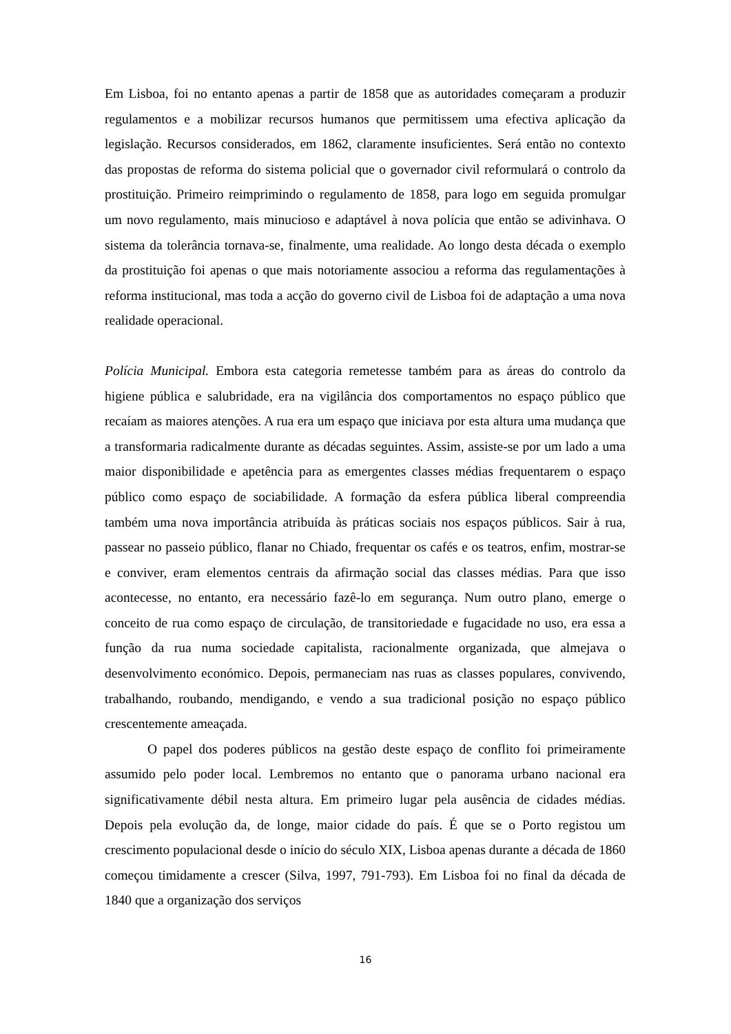Em Lisboa, foi no entanto apenas a partir de 1858 que as autoridades começaram a produzir regulamentos e a mobilizar recursos humanos que permitissem uma efectiva aplicação da legislação. Recursos considerados, em 1862, claramente insuficientes. Será então no contexto das propostas de reforma do sistema policial que o governador civil reformulará o controlo da prostituição. Primeiro reimprimindo o regulamento de 1858, para logo em seguida promulgar um novo regulamento, mais minucioso e adaptável à nova polícia que então se adivinhava. O sistema da tolerância tornava-se, finalmente, uma realidade. Ao longo desta década o exemplo da prostituição foi apenas o que mais notoriamente associou a reforma das regulamentações à reforma institucional, mas toda a acção do governo civil de Lisboa foi de adaptação a uma nova realidade operacional.
Polícia Municipal. Embora esta categoria remetesse também para as áreas do controlo da higiene pública e salubridade, era na vigilância dos comportamentos no espaço público que recaíam as maiores atenções. A rua era um espaço que iniciava por esta altura uma mudança que a transformaria radicalmente durante as décadas seguintes. Assim, assiste-se por um lado a uma maior disponibilidade e apetência para as emergentes classes médias frequentarem o espaço público como espaço de sociabilidade. A formação da esfera pública liberal compreendia também uma nova importância atribuída às práticas sociais nos espaços públicos. Sair à rua, passear no passeio público, flanar no Chiado, frequentar os cafés e os teatros, enfim, mostrar-se e conviver, eram elementos centrais da afirmação social das classes médias. Para que isso acontecesse, no entanto, era necessário fazê-lo em segurança. Num outro plano, emerge o conceito de rua como espaço de circulação, de transitoriedade e fugacidade no uso, era essa a função da rua numa sociedade capitalista, racionalmente organizada, que almejava o desenvolvimento económico. Depois, permaneciam nas ruas as classes populares, convivendo, trabalhando, roubando, mendigando, e vendo a sua tradicional posição no espaço público crescentemente ameaçada.
O papel dos poderes públicos na gestão deste espaço de conflito foi primeiramente assumido pelo poder local. Lembremos no entanto que o panorama urbano nacional era significativamente débil nesta altura. Em primeiro lugar pela ausência de cidades médias. Depois pela evolução da, de longe, maior cidade do país. É que se o Porto registou um crescimento populacional desde o início do século XIX, Lisboa apenas durante a década de 1860 começou timidamente a crescer (Silva, 1997, 791-793). Em Lisboa foi no final da década de 1840 que a organização dos serviços
16